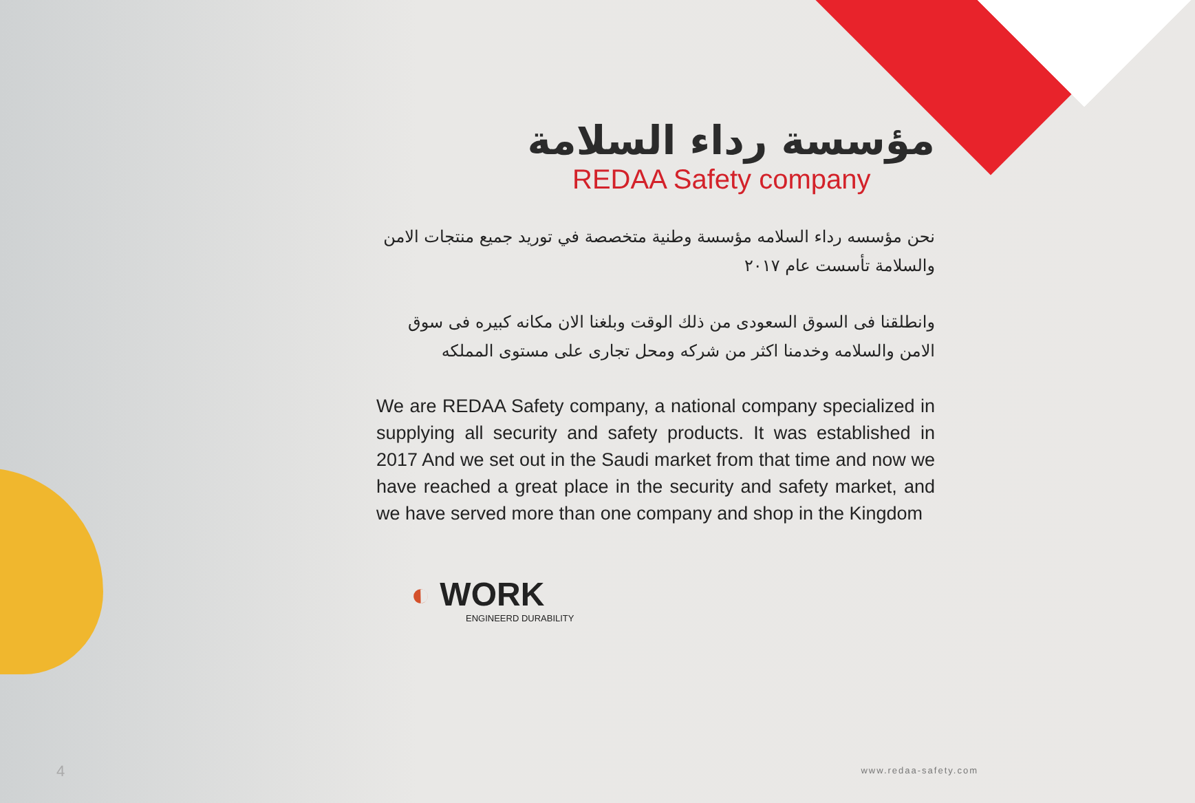مؤسسة رداء السلامة
REDAA Safety company
نحن مؤسسه رداء السلامه مؤسسة وطنية متخصصة في توريد جميع منتجات الامن والسلامة تأسست عام ٢٠١٧
وانطلقنا فى السوق السعودى من ذلك الوقت وبلغنا الان مكانه كبيره فى سوق الامن والسلامه وخدمنا اكثر من شركه ومحل تجارى على مستوى المملكه
We are REDAA Safety company, a national company specialized in supplying all security and safety products. It was established in 2017 And we set out in the Saudi market from that time and now we have reached a great place in the security and safety market, and we have served more than one company and shop in the Kingdom
◐ WORK
ENGINEERD DURABILITY
4 www.redaa-safety.com